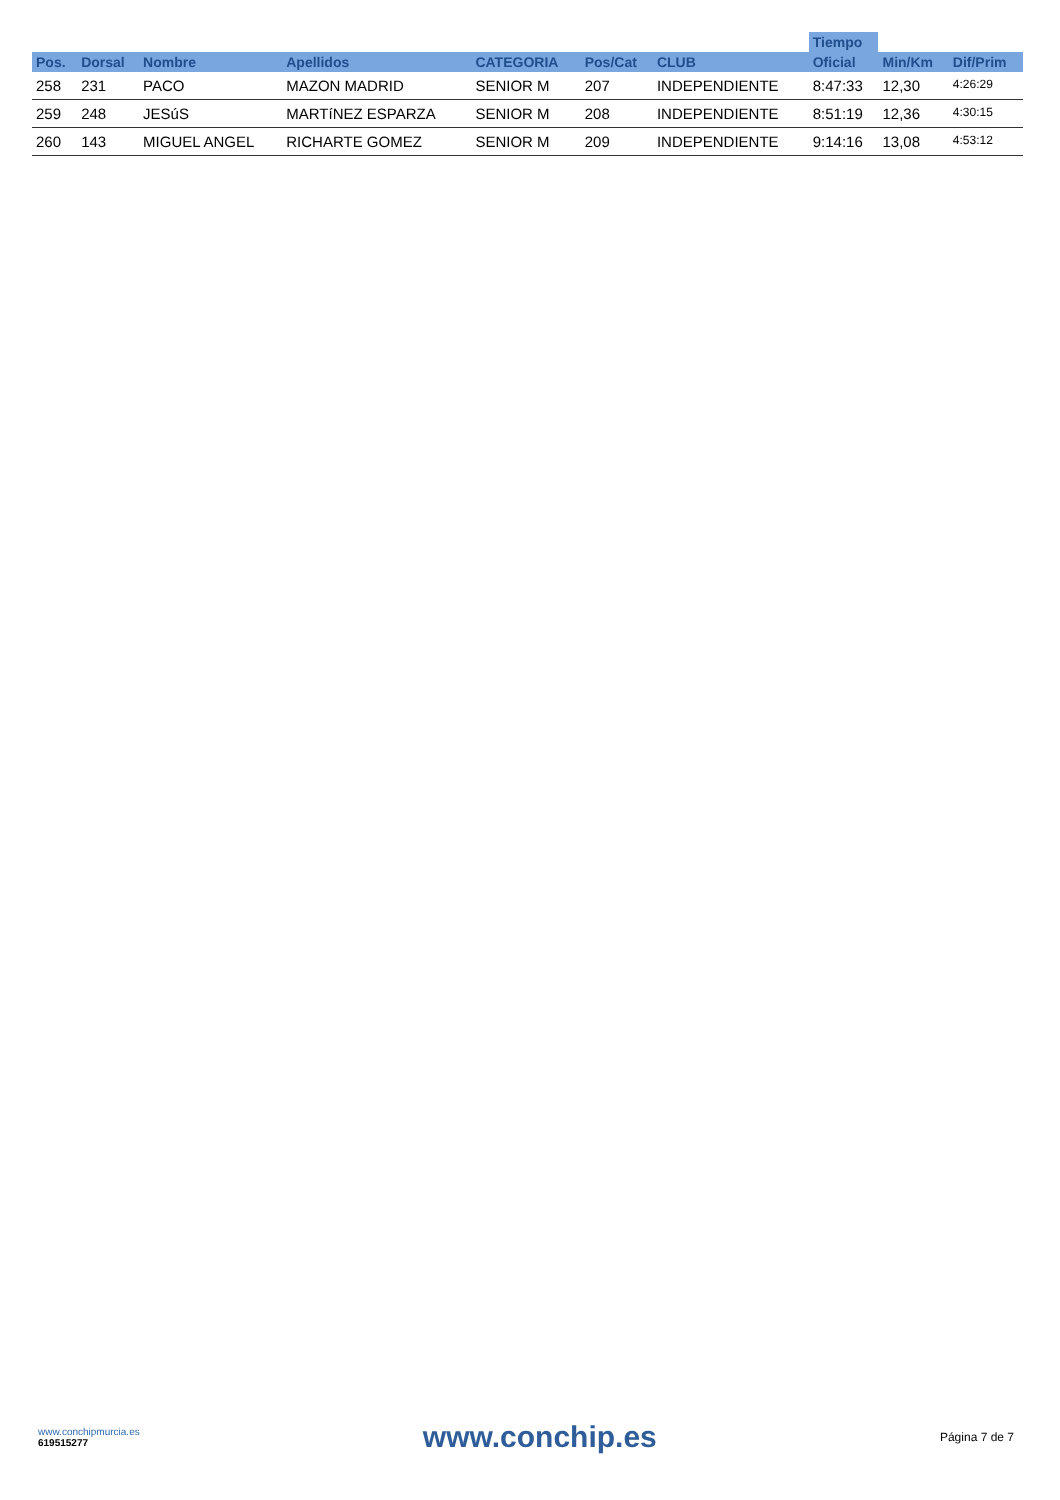| | | | | | | | Tiempo | | |
| --- | --- | --- | --- | --- | --- | --- | --- | --- | --- |
| Pos. | Dorsal | Nombre | Apellidos | CATEGORIA | Pos/Cat | CLUB | Oficial | Min/Km | Dif/Prim |
| 258 | 231 | PACO | MAZON MADRID | SENIOR M | 207 | INDEPENDIENTE | 8:47:33 | 12,30 | 4:26:29 |
| 259 | 248 | JESúS | MARTíNEZ ESPARZA | SENIOR M | 208 | INDEPENDIENTE | 8:51:19 | 12,36 | 4:30:15 |
| 260 | 143 | MIGUEL ANGEL | RICHARTE GOMEZ | SENIOR M | 209 | INDEPENDIENTE | 9:14:16 | 13,08 | 4:53:12 |
www.conchipmurcia.es
619515277
www.conchip.es
Página 7 de 7